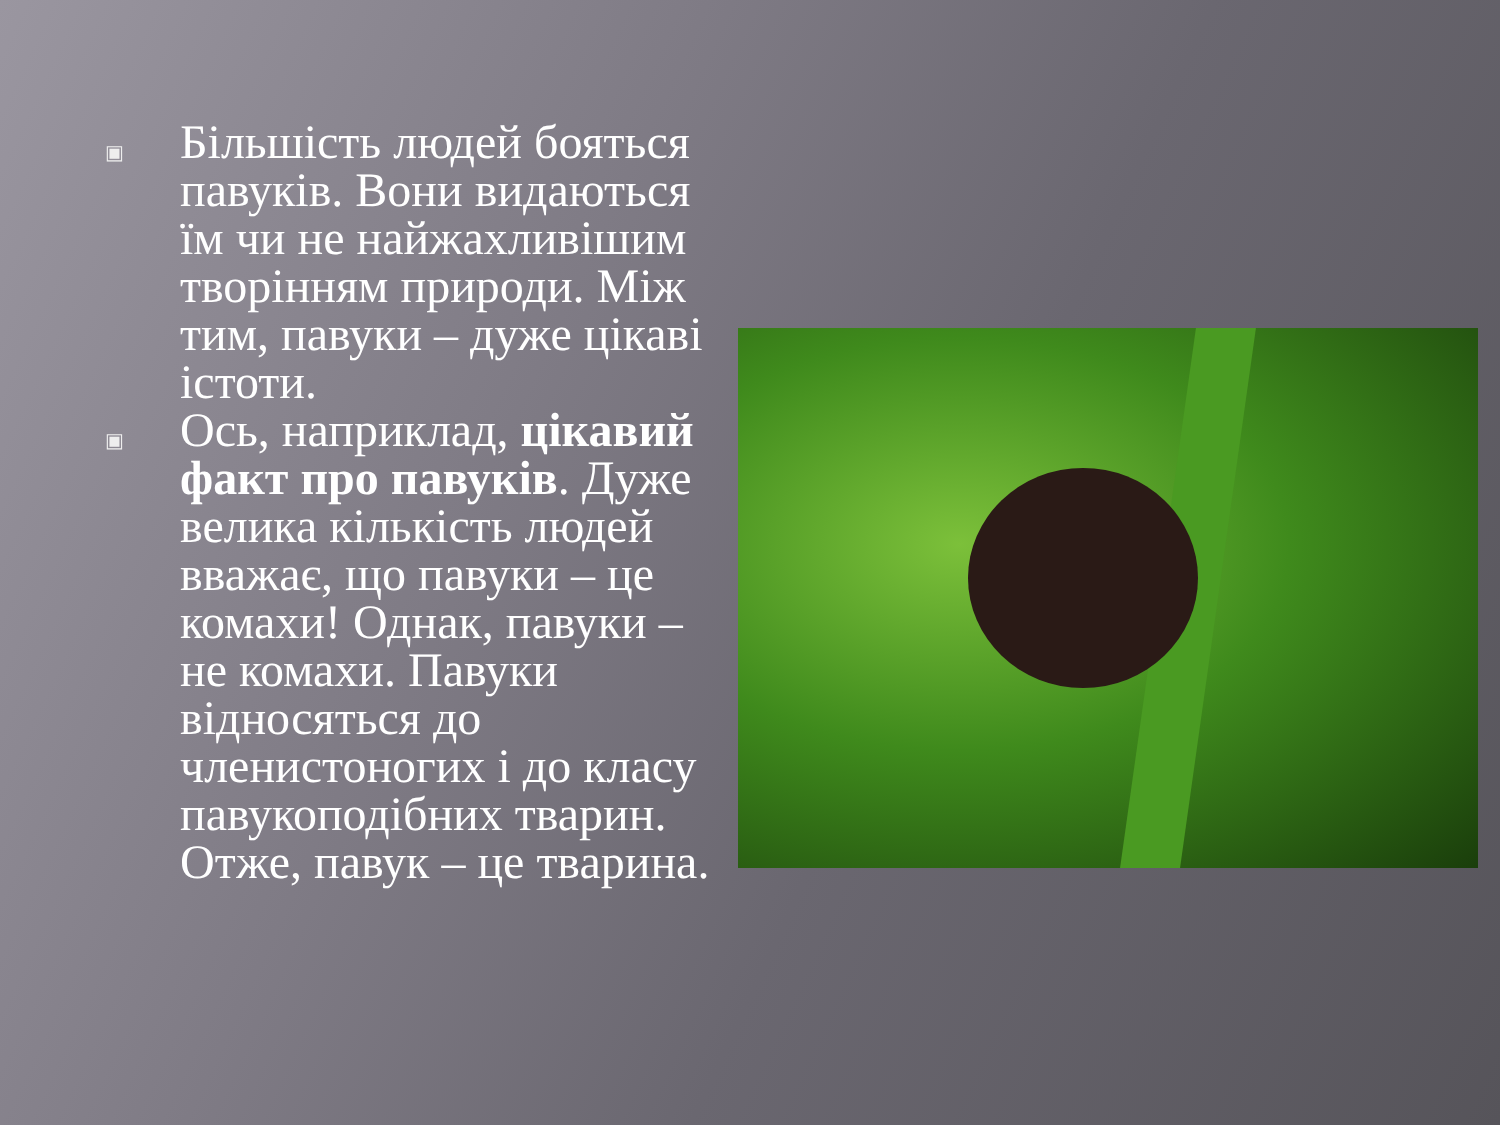▣
Більшість людей бояться павуків. Вони видаються їм чи не найжахливішим творінням природи. Між тим, павуки – дуже цікаві істоти.
▣
Ось, наприклад, цікавий факт про павуків. Дуже велика кількість людей вважає, що павуки – це комахи! Однак, павуки – не комахи. Павуки відносяться до членистоногих і до класу павукоподібних тварин. Отже, павук – це тварина.